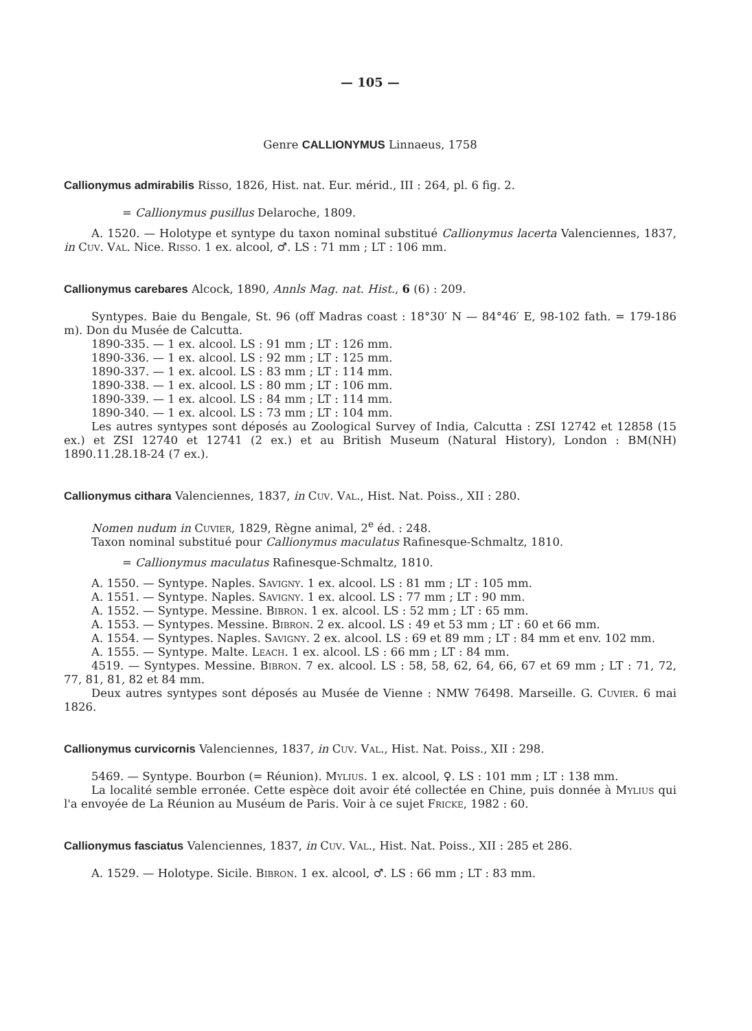— 105 —
Genre CALLIONYMUS Linnaeus, 1758
Callionymus admirabilis Risso, 1826, Hist. nat. Eur. mérid., III : 264, pl. 6 fig. 2.
= Callionymus pusillus Delaroche, 1809.
A. 1520. — Holotype et syntype du taxon nominal substitué Callionymus lacerta Valenciennes, 1837, in Cuv. Val. Nice. Risso. 1 ex. alcool, ♂. LS : 71 mm ; LT : 106 mm.
Callionymus carebares Alcock, 1890, Annls Mag. nat. Hist., 6 (6) : 209.
Syntypes. Baie du Bengale, St. 96 (off Madras coast : 18°30′ N — 84°46′ E, 98-102 fath. = 179-186 m). Don du Musée de Calcutta.
1890-335. — 1 ex. alcool. LS : 91 mm ; LT : 126 mm.
1890-336. — 1 ex. alcool. LS : 92 mm ; LT : 125 mm.
1890-337. — 1 ex. alcool. LS : 83 mm ; LT : 114 mm.
1890-338. — 1 ex. alcool. LS : 80 mm ; LT : 106 mm.
1890-339. — 1 ex. alcool. LS : 84 mm ; LT : 114 mm.
1890-340. — 1 ex. alcool. LS : 73 mm ; LT : 104 mm.
Les autres syntypes sont déposés au Zoological Survey of India, Calcutta : ZSI 12742 et 12858 (15 ex.) et ZSI 12740 et 12741 (2 ex.) et au British Museum (Natural History), London : BM(NH) 1890.11.28.18-24 (7 ex.).
Callionymus cithara Valenciennes, 1837, in Cuv. Val., Hist. Nat. Poiss., XII : 280.
Nomen nudum in Cuvier, 1829, Règne animal, 2<sup>e</sup> éd. : 248.
Taxon nominal substitué pour Callionymus maculatus Rafinesque-Schmaltz, 1810.
= Callionymus maculatus Rafinesque-Schmaltz, 1810.
A. 1550. — Syntype. Naples. Savigny. 1 ex. alcool. LS : 81 mm ; LT : 105 mm.
A. 1551. — Syntype. Naples. Savigny. 1 ex. alcool. LS : 77 mm ; LT : 90 mm.
A. 1552. — Syntype. Messine. Bibron. 1 ex. alcool. LS : 52 mm ; LT : 65 mm.
A. 1553. — Syntypes. Messine. Bibron. 2 ex. alcool. LS : 49 et 53 mm ; LT : 60 et 66 mm.
A. 1554. — Syntypes. Naples. Savigny. 2 ex. alcool. LS : 69 et 89 mm ; LT : 84 mm et env. 102 mm.
A. 1555. — Syntype. Malte. Leach. 1 ex. alcool. LS : 66 mm ; LT : 84 mm.
4519. — Syntypes. Messine. Bibron. 7 ex. alcool. LS : 58, 58, 62, 64, 66, 67 et 69 mm ; LT : 71, 72, 77, 81, 81, 82 et 84 mm.
Deux autres syntypes sont déposés au Musée de Vienne : NMW 76498. Marseille. G. Cuvier. 6 mai 1826.
Callionymus curvicornis Valenciennes, 1837, in Cuv. Val., Hist. Nat. Poiss., XII : 298.
5469. — Syntype. Bourbon (= Réunion). Mylius. 1 ex. alcool, ♀. LS : 101 mm ; LT : 138 mm.
La localité semble erronée. Cette espèce doit avoir été collectée en Chine, puis donnée à Mylius qui l'a envoyée de La Réunion au Muséum de Paris. Voir à ce sujet Fricke, 1982 : 60.
Callionymus fasciatus Valenciennes, 1837, in Cuv. Val., Hist. Nat. Poiss., XII : 285 et 286.
A. 1529. — Holotype. Sicile. Bibron. 1 ex. alcool, ♂. LS : 66 mm ; LT : 83 mm.